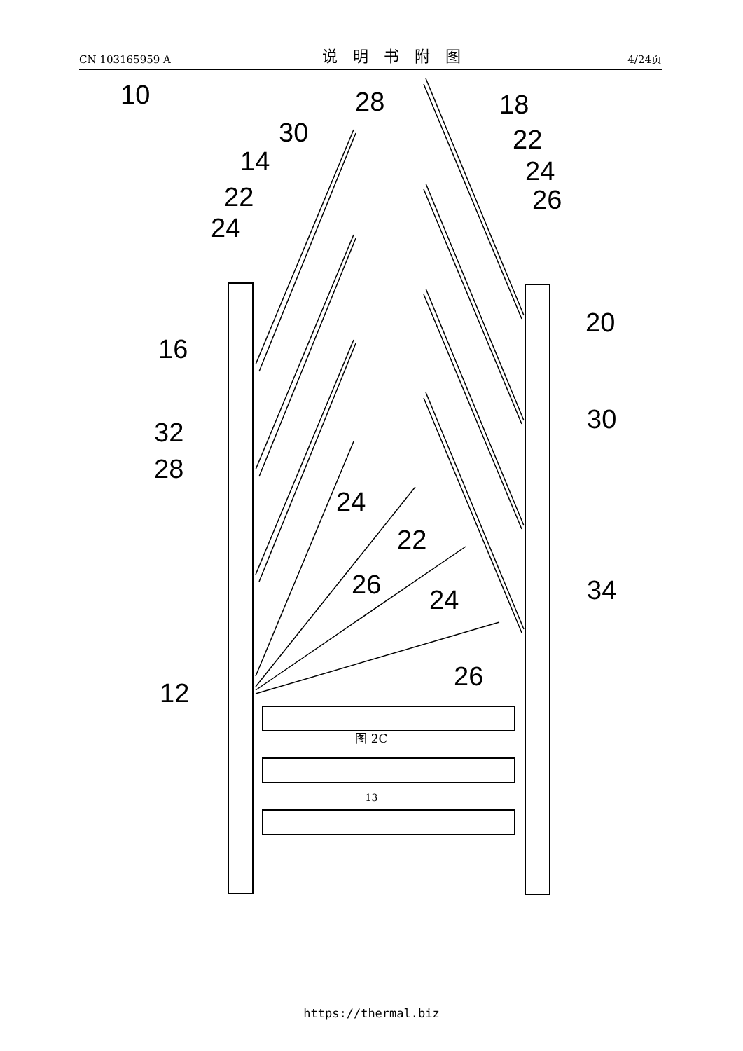CN 103165959 A 说明书附图 4/24页
10
28
18
30
22
14
24
22
26
24
20
16
30
32
28
24
22
26
34
24
26
12
图 2C
13
https://thermal.biz